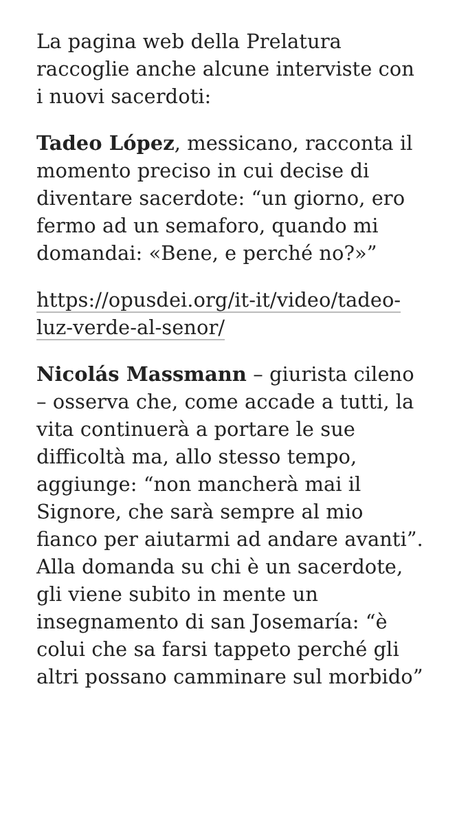La pagina web della Prelatura raccoglie anche alcune interviste con i nuovi sacerdoti:
Tadeo López, messicano, racconta il momento preciso in cui decise di diventare sacerdote: “un giorno, ero fermo ad un semaforo, quando mi domandai: «Bene, e perché no?»”
https://opusdei.org/it-it/video/tadeo-luz-verde-al-senor/
Nicolás Massmann – giurista cileno – osserva che, come accade a tutti, la vita continuerà a portare le sue difficoltà ma, allo stesso tempo, aggiunge: “non mancherà mai il Signore, che sarà sempre al mio fianco per aiutarmi ad andare avanti”. Alla domanda su chi è un sacerdote, gli viene subito in mente un insegnamento di san Josemaría: “è colui che sa farsi tappeto perché gli altri possano camminare sul morbido”